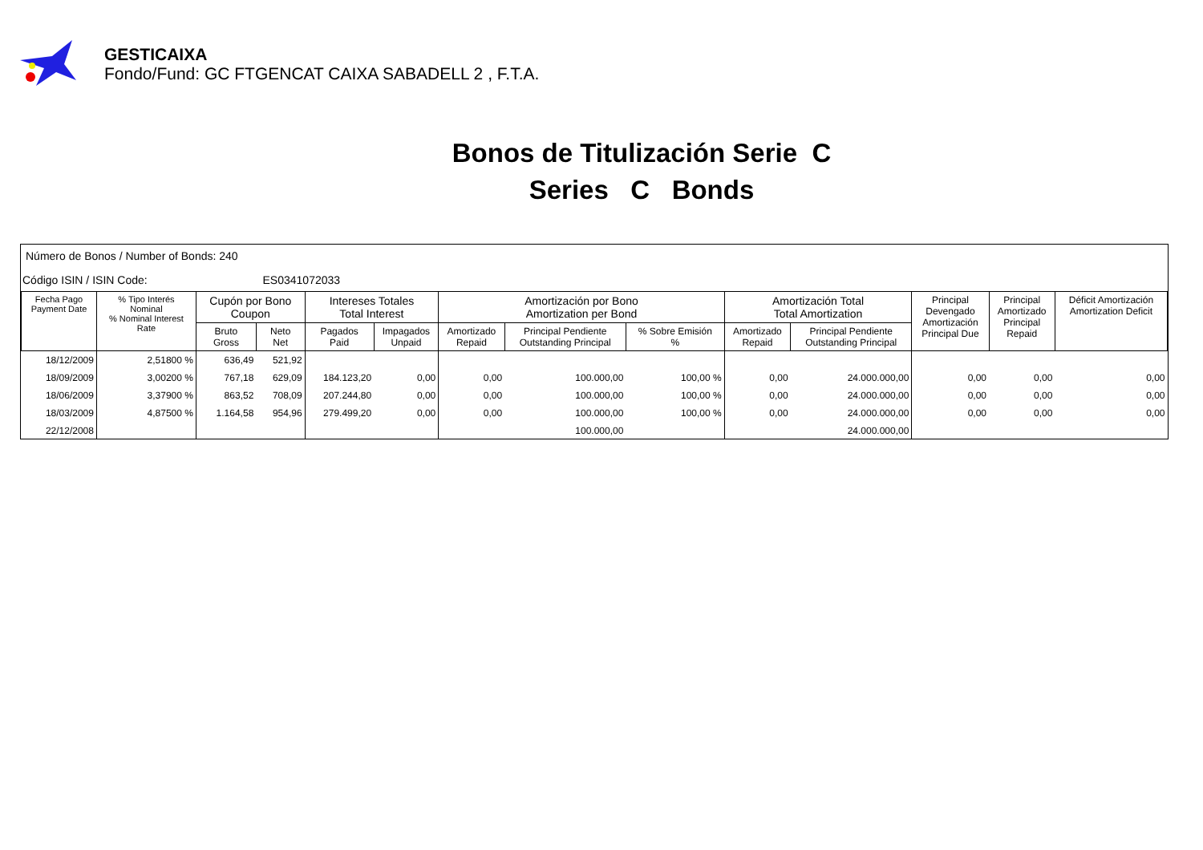GESTICAIXA
Fondo/Fund: GC FTGENCAT CAIXA SABADELL 2 , F.T.A.
Bonos de Titulización Serie C
Series C Bonds
Número de Bonos / Number of Bonds: 240
Código ISIN / ISIN Code: ES0341072033
| Fecha Pago Payment Date | % Tipo Interés Nominal % Nominal Interest Rate | Cupón por Bono Coupon | | Intereses Totales Total Interest | | Amortización por Bono Amortization per Bond | | | Amortización Total Total Amortization | | Principal Devengado Amortización Principal Due | Principal Amortizado Principal Repaid | Déficit Amortización Amortization Deficit |
| --- | --- | --- | --- | --- | --- | --- | --- | --- | --- | --- | --- | --- | --- |
| | | Bruto Gross | Neto Net | Pagados Paid | Impagados Unpaid | Amortizado Repaid | Principal Pendiente Outstanding Principal | % Sobre Emisión % | Amortizado Repaid | Principal Pendiente Outstanding Principal | | | |
| 18/12/2009 | 2,51800 % | 636,49 | 521,92 | | | | | | | | | | |
| 18/09/2009 | 3,00200 % | 767,18 | 629,09 | 184.123,20 | 0,00 | 0,00 | 100.000,00 | 100,00 % | 0,00 | 24.000.000,00 | 0,00 | 0,00 | 0,00 |
| 18/06/2009 | 3,37900 % | 863,52 | 708,09 | 207.244,80 | 0,00 | 0,00 | 100.000,00 | 100,00 % | 0,00 | 24.000.000,00 | 0,00 | 0,00 | 0,00 |
| 18/03/2009 | 4,87500 % | 1.164,58 | 954,96 | 279.499,20 | 0,00 | 0,00 | 100.000,00 | 100,00 % | 0,00 | 24.000.000,00 | 0,00 | 0,00 | 0,00 |
| 22/12/2008 | | | | | | | 100.000,00 | | | 24.000.000,00 | | | |